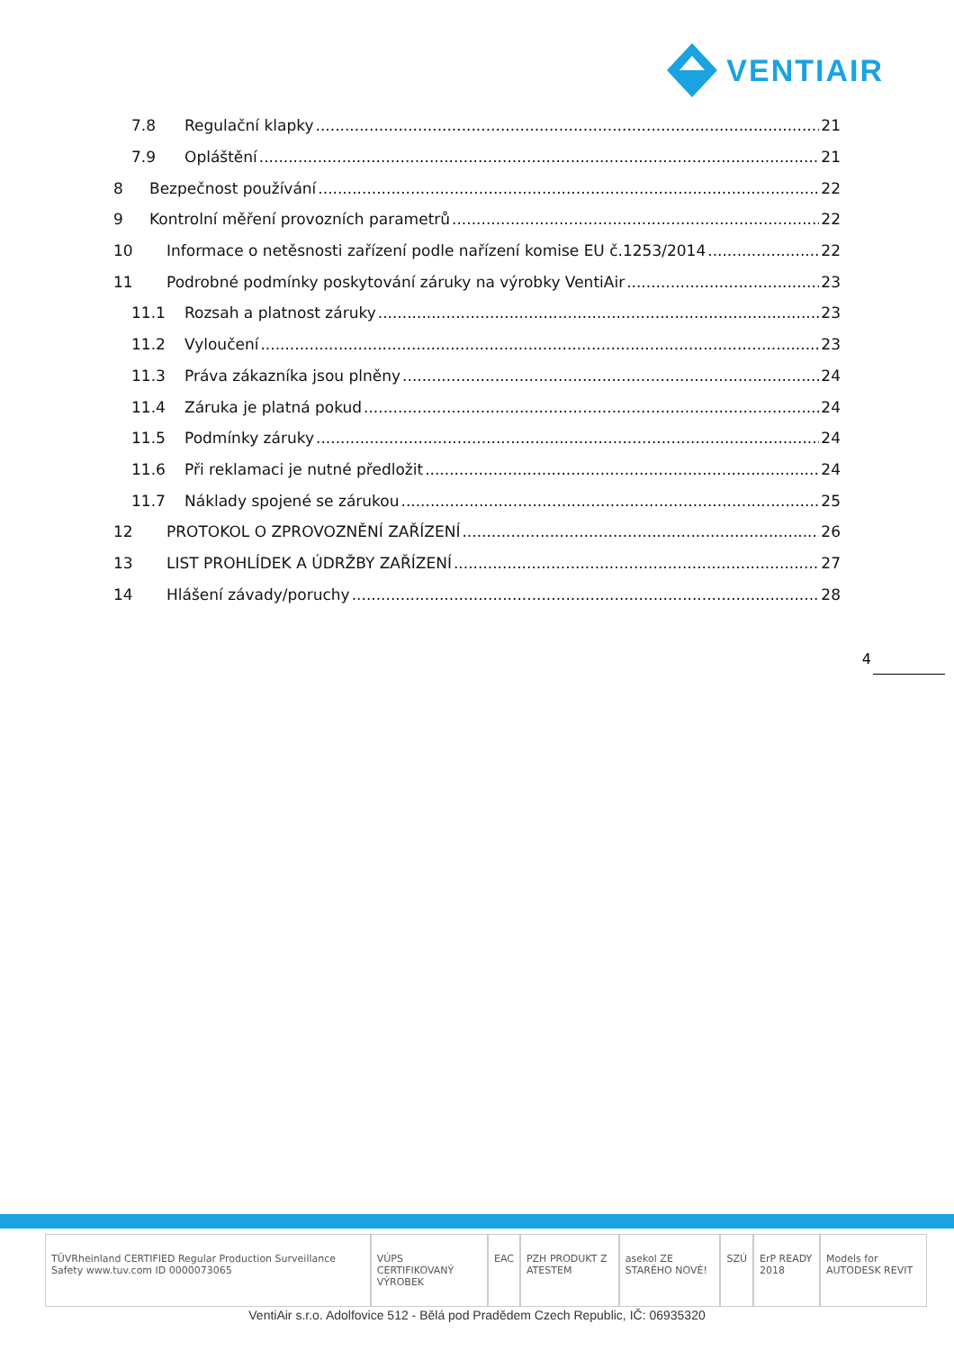VENTIAIR
7.8 Regulační klapky 21
7.9 Opláštění 21
8 Bezpečnost používání 22
9 Kontrolní měření provozních parametrů 22
10 Informace o netěsnosti zařízení podle nařízení komise EU č.1253/2014 22
11 Podrobné podmínky poskytování záruky na výrobky VentiAir 23
11.1 Rozsah a platnost záruky 23
11.2 Vyloučení 23
11.3 Práva zákazníka jsou plněny 24
11.4 Záruka je platná pokud 24
11.5 Podmínky záruky 24
11.6 Při reklamaci je nutné předložit 24
11.7 Náklady spojené se zárukou 25
12 PROTOKOL O ZPROVOZNĚNÍ ZAŘÍZENÍ 26
13 LIST PROHLÍDEK A ÚDRŽBY ZAŘÍZENÍ 27
14 Hlášení závady/poruchy 28
4
TÜVRheinland CERTIFIED Regular Production Surveillance Safety www.tuv.com ID 0000073065 VÚPS CERTIFIKOVANÝ VÝROBEK EAC PZH PRODUKT Z ATESTEM asekol ZE STARÉHO NOVÉ! SZÚ ErP READY 2018 Models for AUTODESK REVIT
VentiAir s.r.o. Adolfovice 512 - Bělá pod Pradědem Czech Republic, IČ: 06935320